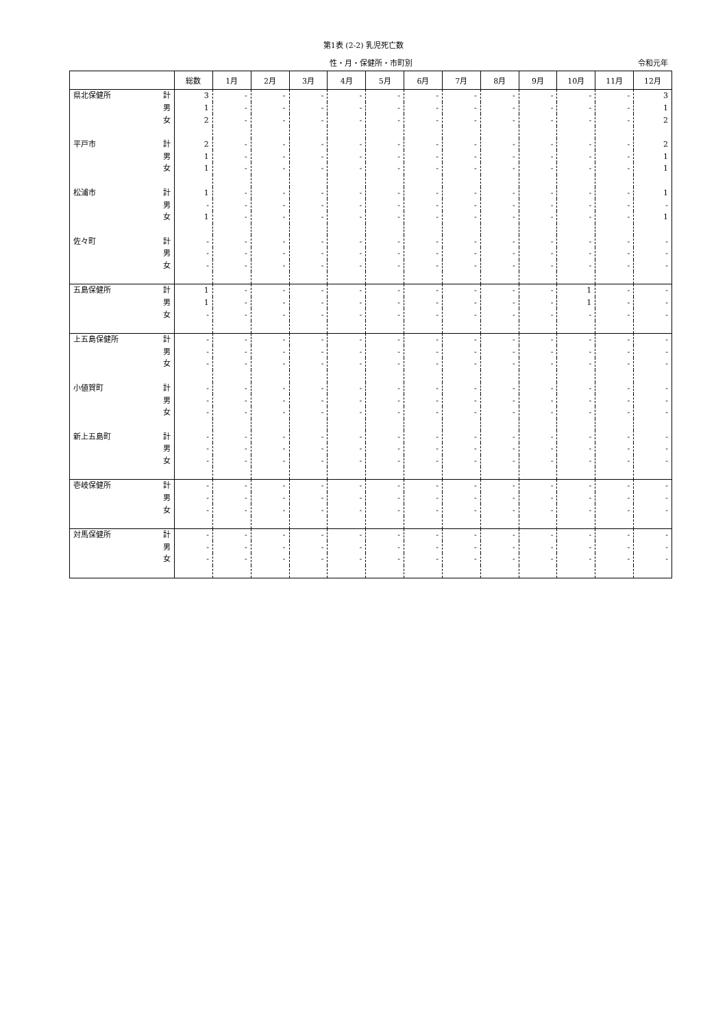第1表 (2-2) 乳児死亡数
性・月・保健所・市町別 令和元年
| | | 総数 | 1月 | 2月 | 3月 | 4月 | 5月 | 6月 | 7月 | 8月 | 9月 | 10月 | 11月 | 12月 |
| --- | --- | --- | --- | --- | --- | --- | --- | --- | --- | --- | --- | --- | --- | --- |
| 県北保健所 | 計 | 3 | - | - | - | - | - | - | - | - | - | - | - | 3 |
| | 男 | 1 | - | - | - | - | - | - | - | - | - | - | - | 1 |
| | 女 | 2 | - | - | - | - | - | - | - | - | - | - | - | 2 |
| 平戸市 | 計 | 2 | - | - | - | - | - | - | - | - | - | - | - | 2 |
| | 男 | 1 | - | - | - | - | - | - | - | - | - | - | - | 1 |
| | 女 | 1 | - | - | - | - | - | - | - | - | - | - | - | 1 |
| 松浦市 | 計 | 1 | - | - | - | - | - | - | - | - | - | - | - | 1 |
| | 男 | - | - | - | - | - | - | - | - | - | - | - | - | - |
| | 女 | 1 | - | - | - | - | - | - | - | - | - | - | - | 1 |
| 佐々町 | 計 | - | - | - | - | - | - | - | - | - | - | - | - | - |
| | 男 | - | - | - | - | - | - | - | - | - | - | - | - | - |
| | 女 | - | - | - | - | - | - | - | - | - | - | - | - | - |
| 五島保健所 | 計 | 1 | - | - | - | - | - | - | - | - | - | 1 | - | - |
| | 男 | 1 | - | - | - | - | - | - | - | - | - | 1 | - | - |
| | 女 | - | - | - | - | - | - | - | - | - | - | - | - | - |
| 上五島保健所 | 計 | - | - | - | - | - | - | - | - | - | - | - | - | - |
| | 男 | - | - | - | - | - | - | - | - | - | - | - | - | - |
| | 女 | - | - | - | - | - | - | - | - | - | - | - | - | - |
| 小値賀町 | 計 | - | - | - | - | - | - | - | - | - | - | - | - | - |
| | 男 | - | - | - | - | - | - | - | - | - | - | - | - | - |
| | 女 | - | - | - | - | - | - | - | - | - | - | - | - | - |
| 新上五島町 | 計 | - | - | - | - | - | - | - | - | - | - | - | - | - |
| | 男 | - | - | - | - | - | - | - | - | - | - | - | - | - |
| | 女 | - | - | - | - | - | - | - | - | - | - | - | - | - |
| 壱岐保健所 | 計 | - | - | - | - | - | - | - | - | - | - | - | - | - |
| | 男 | - | - | - | - | - | - | - | - | - | - | - | - | - |
| | 女 | - | - | - | - | - | - | - | - | - | - | - | - | - |
| 対馬保健所 | 計 | - | - | - | - | - | - | - | - | - | - | - | - | - |
| | 男 | - | - | - | - | - | - | - | - | - | - | - | - | - |
| | 女 | - | - | - | - | - | - | - | - | - | - | - | - | - |